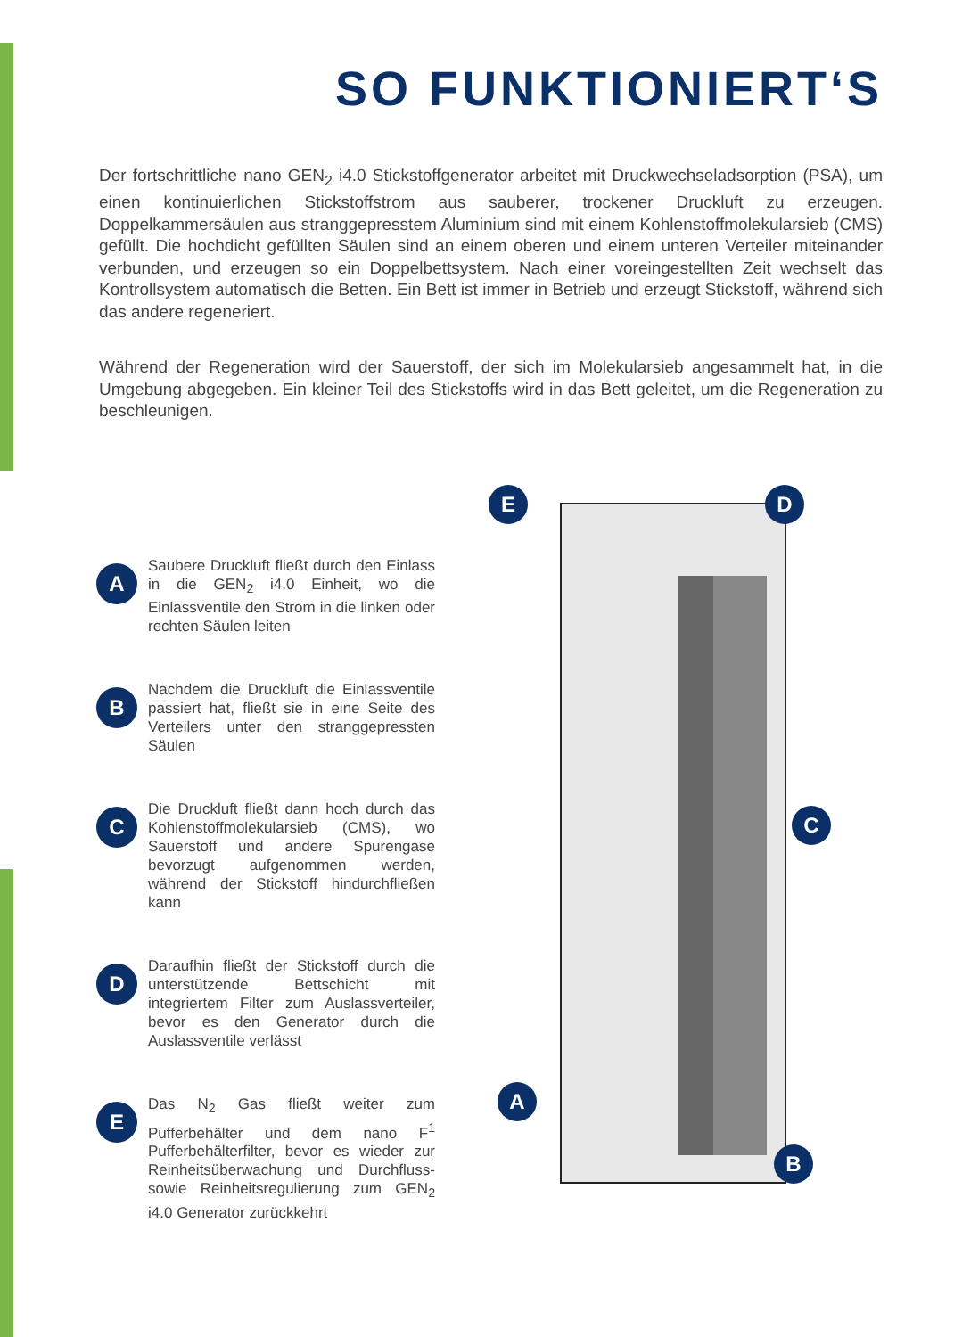SO FUNKTIONIERT‘S
Der fortschrittliche nano GEN<sub>2</sub> i4.0 Stickstoffgenerator arbeitet mit Druckwechseladsorption (PSA), um einen kontinuierlichen Stickstoffstrom aus sauberer, trockener Druckluft zu erzeugen. Doppelkammersäulen aus stranggepresstem Aluminium sind mit einem Kohlenstoffmolekularsieb (CMS) gefüllt. Die hochdicht gefüllten Säulen sind an einem oberen und einem unteren Verteiler miteinander verbunden, und erzeugen so ein Doppelbettsystem. Nach einer voreingestellten Zeit wechselt das Kontrollsystem automatisch die Betten. Ein Bett ist immer in Betrieb und erzeugt Stickstoff, während sich das andere regeneriert.
Während der Regeneration wird der Sauerstoff, der sich im Molekularsieb angesammelt hat, in die Umgebung abgegeben. Ein kleiner Teil des Stickstoffs wird in das Bett geleitet, um die Regeneration zu beschleunigen.
A
Saubere Druckluft fließt durch den Einlass in die GEN<sub>2</sub> i4.0 Einheit, wo die Einlassventile den Strom in die linken oder rechten Säulen leiten
B
Nachdem die Druckluft die Einlassventile passiert hat, fließt sie in eine Seite des Verteilers unter den stranggepressten Säulen
C
Die Druckluft fließt dann hoch durch das Kohlenstoffmolekularsieb (CMS), wo Sauerstoff und andere Spurengase bevorzugt aufgenommen werden, während der Stickstoff hindurchfließen kann
D
Daraufhin fließt der Stickstoff durch die unterstützende Bettschicht mit integriertem Filter zum Auslassverteiler, bevor es den Generator durch die Auslassventile verlässt
E
Das N<sub>2</sub> Gas fließt weiter zum Pufferbehälter und dem nano F<sup>1</sup> Pufferbehälterfilter, bevor es wieder zur Reinheitsüberwachung und Durchfluss- sowie Reinheitsregulierung zum GEN<sub>2</sub> i4.0 Generator zurückkehrt
E D
C
A
B